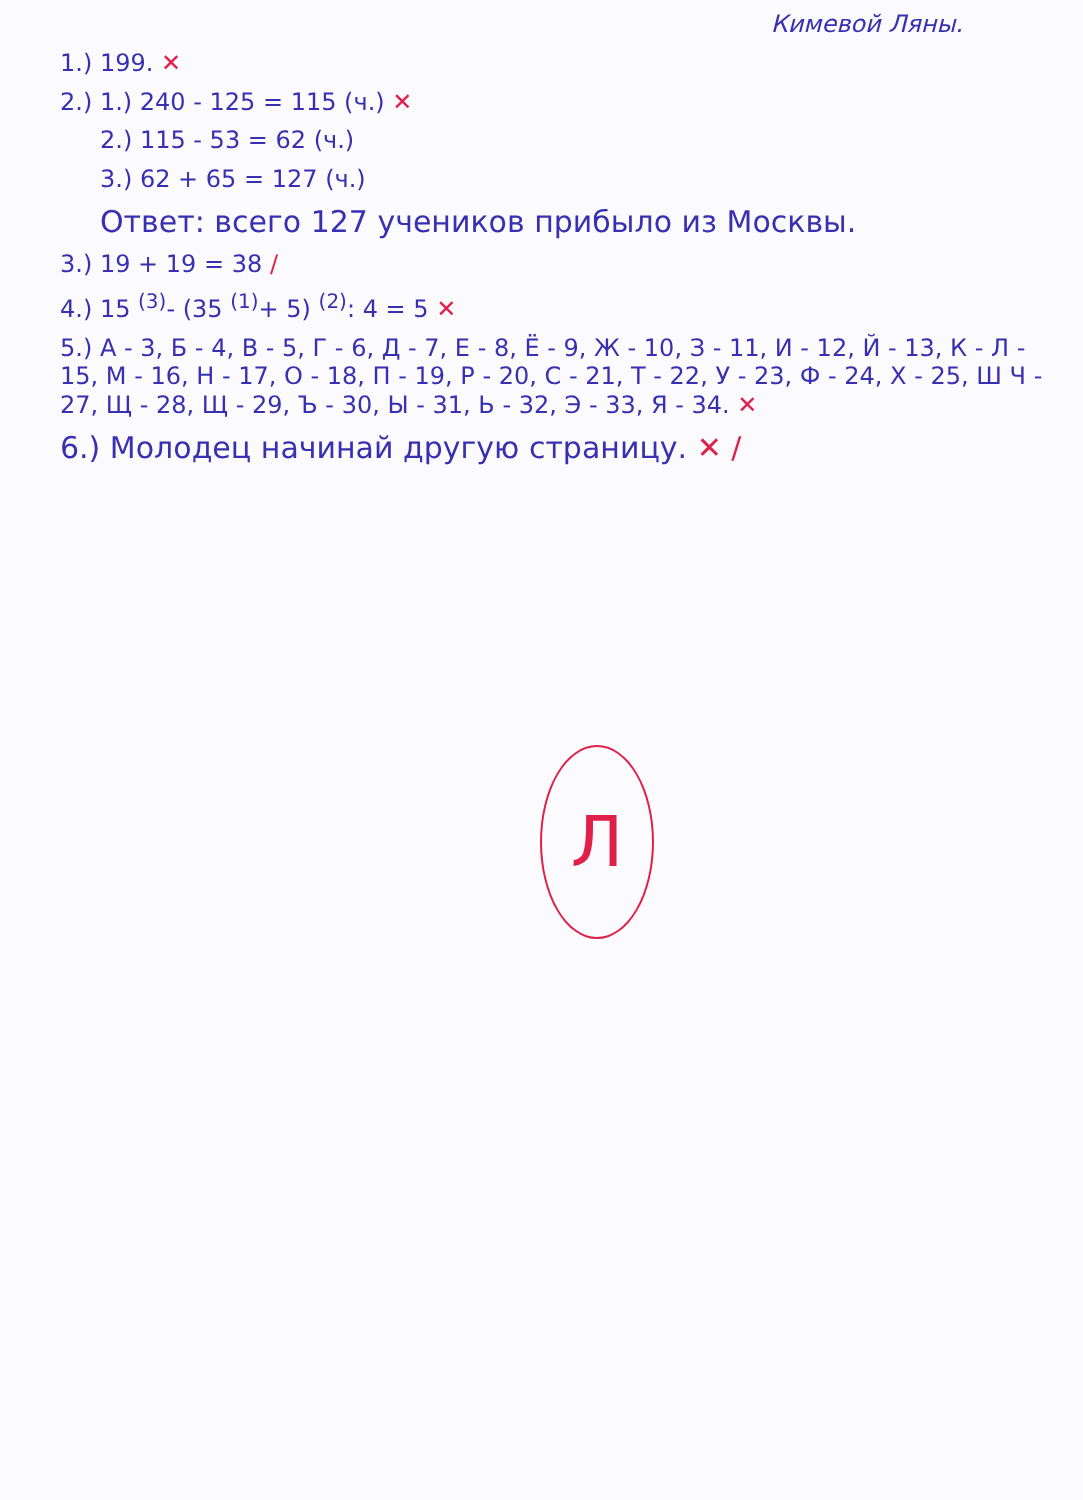Кимевой Ляны.
1.) 199. ✕
2.) 1.) 240 - 125 = 115 (ч.) ✕
2.) 115 - 53 = 62 (ч.)
3.) 62 + 65 = 127 (ч.)
Ответ: всего 127 учеников прибыло из Москвы.
3.) 19 + 19 = 38 /
4.) 15 <sup>(3)</sup>- (35 <sup>(1)</sup>+ 5) <sup>(2)</sup>: 4 = 5 ✕
5.) А - 3, Б - 4, В - 5, Г - 6, Д - 7, Е - 8, Ё - 9, Ж - 10, З - 11, И - 12, Й - 13, К - Л - 15, М - 16, Н - 17, О - 18, П - 19, Р - 20, С - 21, Т - 22, У - 23, Ф - 24, Х - 25, Ш Ч - 27, Щ - 28, Щ - 29, Ъ - 30, Ы - 31, Ь - 32, Э - 33, Я - 34. ✕
6.) Молодец начинай другую страницу. ✕ /
Л